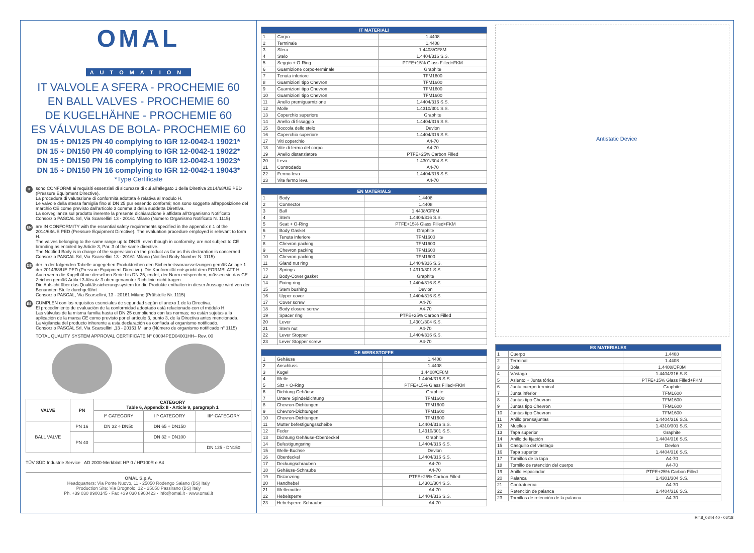OMAL
AUTOMATION
IT VALVOLE A SFERA - PROCHEMIE 60
EN BALL VALVES - PROCHEMIE 60
DE KUGELHÄHNE - PROCHEMIE 60
ES VÁLVULAS DE BOLA- PROCHEMIE 60
DN 15 ÷ DN125 PN 40 complying to IGR 12-0042-1 19021*
DN 15 ÷ DN150 PN 40 complying to IGR 12-0042-1 19022*
DN 15 ÷ DN150 PN 16 complying to IGR 12-0042-1 19023*
DN 15 ÷ DN150 PN 16 complying to IGR 12-0042-1 19043*
*Type Certificate
IT
sono CONFORMI ai requisiti essenziali di sicurezza di cui all'allegato 1 della Direttiva 2014/68/UE PED (Pressure Equipment Directive).
La procedura di valutazione di conformità adottata è relativa al modulo H.
Le valvole della stessa famiglia fino al DN 25 pur essendo conformi; non sono soggette all'apposizione del marchio CE come previsto dall'articolo 3 comma 3 della suddetta Direttiva.
La sorveglianza sul prodotto inerente la presente dichiarazione è affidata all'Organismo Notificato Consorzio PASCAL Srl, Via Scarsellini 13 - 20161 Milano (Numero Organismo Notificato N. 1115)
EN
are IN CONFORMITY with the essential safety requirements specified in the appendix n.1 of the 2014/68/UE PED (Pressure Equipment Directive). The evaluation procedure employed is relevant to form H.
The valves belonging to the same range up to DN25, even though in conformity, are not subject to CE branding as entailed by Article 3, Par. 3 of the same directive.
The Notified Body is in charge of the supervision on the product as far as this declaration is concerned Consorzio PASCAL Srl, Via Scarsellini 13 - 20161 Milano (Notified Body Number N. 1115)
DE
der in der folgenden Tabelle angegeben Produktreihen den Sicherheitsvoraussetzungen gemäß Anlage 1 der 2014/68/UE PED (Pressure Equipment Directive). Die Konformität entspricht dem FORMBLATT H.
Auch wenn die Kugelhähne derselben Serie bis DN 25, endet, der Norm entsprechen, müssen sie das CE-Zeichen gemäß Artikel 3 Absatz 3 oben genannter Richtlinie nicht tragen.
Die Aufsicht über das Qualitätssicherungssystem für die Produkte enthalten in dieser Aussage wird von der Benannten Stelle durchgeführt
Consorzio PASCAL, Via Scarsellini, 13 - 20161 Milano (Prüfstelle Nr. 1115)
ES
CUMPLEN con los requisitos esenciales de seguridad según el anexo 1 de la Directiva.
El procedimiento de evaluación de la conformidad adoptado está relacionado con el módulo H.
Las válvulas de la misma familia hasta el DN 25 cumpliendo con las normas; no están sujetas a la aplicación de la marca CE como previsto por el artículo 3, punto 3, de la Directiva antes mencionada.
La vigilancia del producto inherente a esta declaración es confiada al organismo notificado.
Consorzio PASCAL Srl, Via Scarsellini ,13 - 20161 Milano (Número de organismo notificado n° 1115)
TOTAL QUALITY SYSTEM APPROVAL CERTIFICATE N° 00004PED04001HH– Rev. 00
| VALVE | PN | CATEGORY Table 6, Appendix II - Article 9, paragraph 1 | | |
| --- | --- | --- | --- | --- |
| | | I^ CATEGORY | II^ CATEGORY | III^ CATEGORY |
| BALL VALVE | PN 16 | DN 32 ÷ DN50 | DN 65 ÷ DN150 | |
| | PN 40 | | DN 32 ÷ DN100 | |
| | | | | DN 125 - DN150 |
TÜV SÜD Industrie Service AD 2000-Merkblatt HP 0 / HP100R e A4
OMAL S.p.A.
Headquarters: Via Ponte Nuovo, 11 - 25050 Rodengo Saiano (BS) Italy
Production Site: Via Brognolo, 12 - 25050 Passirano (BS) Italy
Ph. +39 030 8900145 · Fax +39 030 8900423 · info@omal.it · www.omal.it
| IT MATERIALI | | |
| --- | --- | --- |
| 1 | Corpo | 1.4408 |
| 2 | Terminale | 1.4408 |
| 3 | Sfera | 1.4408/CF8M |
| 4 | Stelo | 1.4404/316 S.S. |
| 5 | Seggio + O-Ring | PTFE+15% Glass Filled+FKM |
| 6 | Guarnizione corpo-terminale | Graphite |
| 7 | Tenuta inferiore | TFM1600 |
| 8 | Guarnizioni tipo Chevron | TFM1600 |
| 9 | Guarnizioni tipo Chevron | TFM1600 |
| 10 | Guarnizioni tipo Chevron | TFM1600 |
| 11 | Anello premiguarnizione | 1.4404/316 S.S. |
| 12 | Molle | 1.4310/301 S.S. |
| 13 | Coperchio superiore | Graphite |
| 14 | Anello di fissaggio | 1.4404/316 S.S. |
| 15 | Boccola dello stelo | Devlon |
| 16 | Coperchio superiore | 1.4404/316 S.S. |
| 17 | Viti coperchio | A4-70 |
| 18 | Vite di fermo del corpo | A4-70 |
| 19 | Anello distanziatore | PTFE+25% Carbon Filled |
| 20 | Leva | 1.4301/304 S.S. |
| 21 | Controdado | A4-70 |
| 22 | Fermo leva | 1.4404/316 S.S. |
| 23 | Vite fermo leva | A4-70 |
| EN MATERIALS | | |
| --- | --- | --- |
| 1 | Body | 1.4408 |
| 2 | Connector | 1.4408 |
| 3 | Ball | 1.4408/CF8M |
| 4 | Stem | 1.4404/316 S.S. |
| 5 | Seat + O-Ring | PTFE+15% Glass Filled+FKM |
| 6 | Body Gasket | Graphite |
| 7 | Tenuta inferiore | TFM1600 |
| 8 | Chevron packing | TFM1600 |
| 9 | Chevron packing | TFM1600 |
| 10 | Chevron packing | TFM1600 |
| 11 | Gland nut ring | 1.4404/316 S.S. |
| 12 | Springs | 1.4310/301 S.S. |
| 13 | Body-Cover gasket | Graphite |
| 14 | Fixing ring | 1.4404/316 S.S. |
| 15 | Stem bushing | Devlon |
| 16 | Upper cover | 1.4404/316 S.S. |
| 17 | Cover screw | A4-70 |
| 18 | Body closure screw | A4-70 |
| 19 | Spacer ring | PTFE+25% Carbon Filled |
| 20 | Lever | 1.4301/304 S.S. |
| 21 | Stem nut | A4-70 |
| 22 | Lever Stopper | 1.4404/316 S.S. |
| 23 | Lever Stopper screw | A4-70 |
| DE WERKSTOFFE | | |
| --- | --- | --- |
| 1 | Gehäuse | 1.4408 |
| 2 | Anschluss | 1.4408 |
| 3 | Kugel | 1.4408/CF8M |
| 4 | Welle | 1.4404/316 S.S. |
| 5 | Sitz + O-Ring | PTFE+15% Glass Filled+FKM |
| 6 | Dichtung Gehäuse | Graphite |
| 7 | Untere Spindeldichtung | TFM1600 |
| 8 | Chevron-Dichtungen | TFM1600 |
| 9 | Chevron-Dichtungen | TFM1600 |
| 10 | Chevron-Dichtungen | TFM1600 |
| 11 | Mutter befestigungsscheibe | 1.4404/316 S.S. |
| 12 | Feder | 1.4310/301 S.S. |
| 13 | Dichtung Gehäuse-Oberdeckel | Graphite |
| 14 | Befestigungsring | 1.4404/316 S.S. |
| 15 | Welle-Buchse | Devlon |
| 16 | Oberdeckel | 1.4404/316 S.S. |
| 17 | Deckungschrauben | A4-70 |
| 18 | Gehäuse-Schraube | A4-70 |
| 19 | Distanzring | PTFE+25% Carbon Filled |
| 20 | Handhebel | 1.4301/304 S.S. |
| 21 | Wellemutter | A4-70 |
| 22 | Hebelsperre | 1.4404/316 S.S. |
| 23 | Hebelsperre-Schraube | A4-70 |
Antistatic Device
| ES MATERIALES | | |
| --- | --- | --- |
| 1 | Cuerpo | 1.4408 |
| 2 | Terminal | 1.4408 |
| 3 | Bola | 1.4408/CF8M |
| 4 | Vástago | 1.4404/316 S.S. |
| 5 | Asiento + Junta tórica | PTFE+15% Glass Filled+FKM |
| 6 | Junta cuerpo-terminal | Graphite |
| 7 | Junta inferior | TFM1600 |
| 8 | Juntas tipo Chevron | TFM1600 |
| 9 | Juntas tipo Chevron | TFM1600 |
| 10 | Juntas tipo Chevron | TFM1600 |
| 11 | Anillo prensajuntas | 1.4404/316 S.S. |
| 12 | Muelles | 1.4310/301 S.S. |
| 13 | Tapa superior | Graphite |
| 14 | Anillo de fijación | 1.4404/316 S.S. |
| 15 | Casquillo del vástago | Devlon |
| 16 | Tapa superior | 1.4404/316 S.S. |
| 17 | Tornillos de la tapa | A4-70 |
| 18 | Tornillo de retención del cuerpo | A4-70 |
| 19 | Anillo espaciador | PTFE+25% Carbon Filled |
| 20 | Palanca | 1.4301/304 S.S. |
| 21 | Contratuerca | A4-70 |
| 22 | Retención de palanca | 1.4404/316 S.S. |
| 23 | Tornillos de retención de la palanca | A4-70 |
Rif.8_0844 40 - 06/18